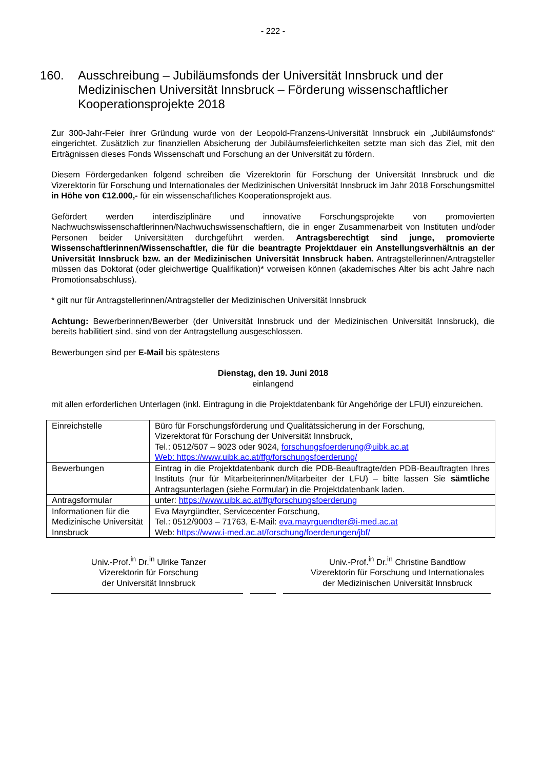- 222 -
160. Ausschreibung – Jubiläumsfonds der Universität Innsbruck und der Medizinischen Universität Innsbruck – Förderung wissenschaftlicher Kooperationsprojekte 2018
Zur 300-Jahr-Feier ihrer Gründung wurde von der Leopold-Franzens-Universität Innsbruck ein „Jubiläumsfonds“ eingerichtet. Zusätzlich zur finanziellen Absicherung der Jubiläumsfeierlichkeiten setzte man sich das Ziel, mit den Erträgnissen dieses Fonds Wissenschaft und Forschung an der Universität zu fördern.
Diesem Fördergedanken folgend schreiben die Vizerektorin für Forschung der Universität Innsbruck und die Vizerektorin für Forschung und Internationales der Medizinischen Universität Innsbruck im Jahr 2018 Forschungsmittel in Höhe von €12.000,- für ein wissenschaftliches Kooperationsprojekt aus.
Gefördert werden interdisziplinäre und innovative Forschungsprojekte von promovierten Nachwuchswissenschaftlerinnen/Nachwuchswissenschaftlern, die in enger Zusammenarbeit von Instituten und/oder Personen beider Universitäten durchgeführt werden. Antragsberechtigt sind junge, promovierte Wissenschaftlerinnen/Wissenschaftler, die für die beantragte Projektdauer ein Anstellungsverhältnis an der Universität Innsbruck bzw. an der Medizinischen Universität Innsbruck haben. Antragstellerinnen/Antragsteller müssen das Doktorat (oder gleichwertige Qualifikation)* vorweisen können (akademisches Alter bis acht Jahre nach Promotionsabschluss).
* gilt nur für Antragstellerinnen/Antragsteller der Medizinischen Universität Innsbruck
Achtung: Bewerberinnen/Bewerber (der Universität Innsbruck und der Medizinischen Universität Innsbruck), die bereits habilitiert sind, sind von der Antragstellung ausgeschlossen.
Bewerbungen sind per E-Mail bis spätestens
Dienstag, den 19. Juni 2018
einlangend
mit allen erforderlichen Unterlagen (inkl. Eintragung in die Projektdatenbank für Angehörige der LFUI) einzureichen.
| Einreichstelle | Büro für Forschungsförderung und Qualitätssicherung in der Forschung, Vizerektorat für Forschung der Universität Innsbruck, Tel.: 0512/507 – 9023 oder 9024, forschungsfoerderung@uibk.ac.at Web: https://www.uibk.ac.at/ffg/forschungsfoerderung/ |
| Bewerbungen | Eintrag in die Projektdatenbank durch die PDB-Beauftragte/den PDB-Beauftragten Ihres Instituts (nur für Mitarbeiterinnen/Mitarbeiter der LFU) – bitte lassen Sie sämtliche Antragsunterlagen (siehe Formular) in die Projektdatenbank laden. |
| Antragsformular | unter: https://www.uibk.ac.at/ffg/forschungsfoerderung |
| Informationen für die Medizinische Universität Innsbruck | Eva Mayrgündter, Servicecenter Forschung, Tel.: 0512/9003 – 71763, E-Mail: eva.mayrguendter@i-med.ac.at Web: https://www.i-med.ac.at/forschung/foerderungen/jbf/ |
Univ.-Prof.<sup>in</sup> Dr.<sup>in</sup> Ulrike Tanzer
Vizerektorin für Forschung
der Universität Innsbruck
Univ.-Prof.<sup>in</sup> Dr.<sup>in</sup> Christine Bandtlow
Vizerektorin für Forschung und Internationales
der Medizinischen Universität Innsbruck